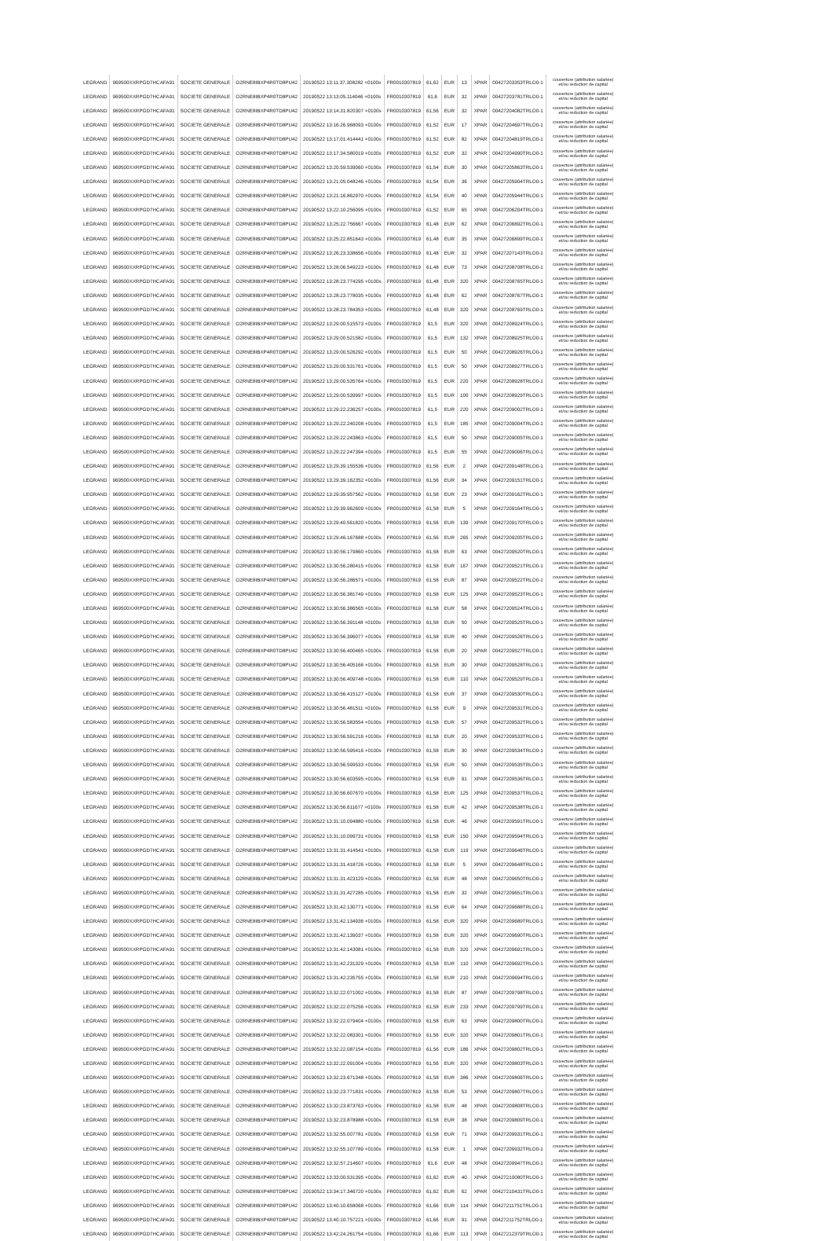| LEGRAND | 969500XXRPGD7HCAFA91 | SOCIETE GENERALE | O2RNE8IBXP4R0TD8PU42 | 20190522 13:11:37.308282 +0100s | FR0010307819 | 61,62 | EUR | 13 | XPAR | 00427203353TRLO0-1 | couverture (attribution salariée) et/ou réduction de capital |
| LEGRAND | 969500XXRPGD7HCAFA91 | SOCIETE GENERALE | O2RNE8IBXP4R0TD8PU42 | 20190522 13:13:05.114046 +0100s | FR0010307819 | 61,6 | EUR | 32 | XPAR | 00427203781TRLO0-1 | couverture (attribution salariée) et/ou réduction de capital |
| LEGRAND | 969500XXRPGD7HCAFA91 | SOCIETE GENERALE | O2RNE8IBXP4R0TD8PU42 | 20190522 13:14:31.820307 +0100s | FR0010307819 | 61,56 | EUR | 32 | XPAR | 00427204082TRLO0-1 | couverture (attribution salariée) et/ou réduction de capital |
| LEGRAND | 969500XXRPGD7HCAFA91 | SOCIETE GENERALE | O2RNE8IBXP4R0TD8PU42 | 20190522 13:16:26.968093 +0100s | FR0010307819 | 61,52 | EUR | 17 | XPAR | 00427204697TRLO0-1 | couverture (attribution salariée) et/ou réduction de capital |
| LEGRAND | 969500XXRPGD7HCAFA91 | SOCIETE GENERALE | O2RNE8IBXP4R0TD8PU42 | 20190522 13:17:01.414441 +0100s | FR0010307819 | 61,52 | EUR | 82 | XPAR | 00427204819TRLO0-1 | couverture (attribution salariée) et/ou réduction de capital |
| LEGRAND | 969500XXRPGD7HCAFA91 | SOCIETE GENERALE | O2RNE8IBXP4R0TD8PU42 | 20190522 13:17:34.580019 +0100s | FR0010307819 | 61,52 | EUR | 32 | XPAR | 00427204990TRLO0-1 | couverture (attribution salariée) et/ou réduction de capital |
| LEGRAND | 969500XXRPGD7HCAFA91 | SOCIETE GENERALE | O2RNE8IBXP4R0TD8PU42 | 20190522 13:20:59.539060 +0100s | FR0010307819 | 61,54 | EUR | 30 | XPAR | 00427205863TRLO0-1 | couverture (attribution salariée) et/ou réduction de capital |
| LEGRAND | 969500XXRPGD7HCAFA91 | SOCIETE GENERALE | O2RNE8IBXP4R0TD8PU42 | 20190522 13:21:05.048246 +0100s | FR0010307819 | 61,54 | EUR | 36 | XPAR | 00427205904TRLO0-1 | couverture (attribution salariée) et/ou réduction de capital |
| LEGRAND | 969500XXRPGD7HCAFA91 | SOCIETE GENERALE | O2RNE8IBXP4R0TD8PU42 | 20190522 13:21:16.862970 +0100s | FR0010307819 | 61,54 | EUR | 40 | XPAR | 00427205944TRLO0-1 | couverture (attribution salariée) et/ou réduction de capital |
| LEGRAND | 969500XXRPGD7HCAFA91 | SOCIETE GENERALE | O2RNE8IBXP4R0TD8PU42 | 20190522 13:22:10.256095 +0100s | FR0010307819 | 61,52 | EUR | 65 | XPAR | 00427206204TRLO0-1 | couverture (attribution salariée) et/ou réduction de capital |
| LEGRAND | 969500XXRPGD7HCAFA91 | SOCIETE GENERALE | O2RNE8IBXP4R0TD8PU42 | 20190522 13:25:22.756667 +0100s | FR0010307819 | 61,48 | EUR | 62 | XPAR | 00427206892TRLO0-1 | couverture (attribution salariée) et/ou réduction de capital |
| LEGRAND | 969500XXRPGD7HCAFA91 | SOCIETE GENERALE | O2RNE8IBXP4R0TD8PU42 | 20190522 13:25:22.851643 +0100s | FR0010307819 | 61,48 | EUR | 35 | XPAR | 00427206899TRLO0-1 | couverture (attribution salariée) et/ou réduction de capital |
| LEGRAND | 969500XXRPGD7HCAFA91 | SOCIETE GENERALE | O2RNE8IBXP4R0TD8PU42 | 20190522 13:26:23.338656 +0100s | FR0010307819 | 61,48 | EUR | 32 | XPAR | 00427207143TRLO0-1 | couverture (attribution salariée) et/ou réduction de capital |
| LEGRAND | 969500XXRPGD7HCAFA91 | SOCIETE GENERALE | O2RNE8IBXP4R0TD8PU42 | 20190522 13:28:06.549223 +0100s | FR0010307819 | 61,48 | EUR | 73 | XPAR | 00427208708TRLO0-1 | couverture (attribution salariée) et/ou réduction de capital |
| LEGRAND | 969500XXRPGD7HCAFA91 | SOCIETE GENERALE | O2RNE8IBXP4R0TD8PU42 | 20190522 13:28:23.774295 +0100s | FR0010307819 | 61,48 | EUR | 320 | XPAR | 00427208765TRLO0-1 | couverture (attribution salariée) et/ou réduction de capital |
| LEGRAND | 969500XXRPGD7HCAFA91 | SOCIETE GENERALE | O2RNE8IBXP4R0TD8PU42 | 20190522 13:28:23.778035 +0100s | FR0010307819 | 61,48 | EUR | 62 | XPAR | 00427208767TRLO0-1 | couverture (attribution salariée) et/ou réduction de capital |
| LEGRAND | 969500XXRPGD7HCAFA91 | SOCIETE GENERALE | O2RNE8IBXP4R0TD8PU42 | 20190522 13:28:23.784353 +0100s | FR0010307819 | 61,48 | EUR | 320 | XPAR | 00427208769TRLO0-1 | couverture (attribution salariée) et/ou réduction de capital |
| LEGRAND | 969500XXRPGD7HCAFA91 | SOCIETE GENERALE | O2RNE8IBXP4R0TD8PU42 | 20190522 13:29:00.515573 +0100s | FR0010307819 | 61,5 | EUR | 320 | XPAR | 00427208924TRLO0-1 | couverture (attribution salariée) et/ou réduction de capital |
| LEGRAND | 969500XXRPGD7HCAFA91 | SOCIETE GENERALE | O2RNE8IBXP4R0TD8PU42 | 20190522 13:29:00.521582 +0100s | FR0010307819 | 61,5 | EUR | 132 | XPAR | 00427208925TRLO0-1 | couverture (attribution salariée) et/ou réduction de capital |
| LEGRAND | 969500XXRPGD7HCAFA91 | SOCIETE GENERALE | O2RNE8IBXP4R0TD8PU42 | 20190522 13:29:00.526292 +0100s | FR0010307819 | 61,5 | EUR | 50 | XPAR | 00427208926TRLO0-1 | couverture (attribution salariée) et/ou réduction de capital |
| LEGRAND | 969500XXRPGD7HCAFA91 | SOCIETE GENERALE | O2RNE8IBXP4R0TD8PU42 | 20190522 13:29:00.531761 +0100s | FR0010307819 | 61,5 | EUR | 50 | XPAR | 00427208927TRLO0-1 | couverture (attribution salariée) et/ou réduction de capital |
| LEGRAND | 969500XXRPGD7HCAFA91 | SOCIETE GENERALE | O2RNE8IBXP4R0TD8PU42 | 20190522 13:29:00.535764 +0100s | FR0010307819 | 61,5 | EUR | 220 | XPAR | 00427208928TRLO0-1 | couverture (attribution salariée) et/ou réduction de capital |
| LEGRAND | 969500XXRPGD7HCAFA91 | SOCIETE GENERALE | O2RNE8IBXP4R0TD8PU42 | 20190522 13:29:00.539997 +0100s | FR0010307819 | 61,5 | EUR | 100 | XPAR | 00427208929TRLO0-1 | couverture (attribution salariée) et/ou réduction de capital |
| LEGRAND | 969500XXRPGD7HCAFA91 | SOCIETE GENERALE | O2RNE8IBXP4R0TD8PU42 | 20190522 13:29:22.236257 +0100s | FR0010307819 | 61,5 | EUR | 220 | XPAR | 00427209002TRLO0-1 | couverture (attribution salariée) et/ou réduction de capital |
| LEGRAND | 969500XXRPGD7HCAFA91 | SOCIETE GENERALE | O2RNE8IBXP4R0TD8PU42 | 20190522 13:29:22.240208 +0100s | FR0010307819 | 61,5 | EUR | 185 | XPAR | 00427209004TRLO0-1 | couverture (attribution salariée) et/ou réduction de capital |
| LEGRAND | 969500XXRPGD7HCAFA91 | SOCIETE GENERALE | O2RNE8IBXP4R0TD8PU42 | 20190522 13:29:22.243863 +0100s | FR0010307819 | 61,5 | EUR | 50 | XPAR | 00427209005TRLO0-1 | couverture (attribution salariée) et/ou réduction de capital |
| LEGRAND | 969500XXRPGD7HCAFA91 | SOCIETE GENERALE | O2RNE8IBXP4R0TD8PU42 | 20190522 13:29:22.247394 +0100s | FR0010307819 | 61,5 | EUR | 55 | XPAR | 00427209006TRLO0-1 | couverture (attribution salariée) et/ou réduction de capital |
| LEGRAND | 969500XXRPGD7HCAFA91 | SOCIETE GENERALE | O2RNE8IBXP4R0TD8PU42 | 20190522 13:29:39.155536 +0100s | FR0010307819 | 61,56 | EUR | 2 | XPAR | 00427209148TRLO0-1 | couverture (attribution salariée) et/ou réduction de capital |
| LEGRAND | 969500XXRPGD7HCAFA91 | SOCIETE GENERALE | O2RNE8IBXP4R0TD8PU42 | 20190522 13:29:39.162352 +0100s | FR0010307819 | 61,56 | EUR | 34 | XPAR | 00427209151TRLO0-1 | couverture (attribution salariée) et/ou réduction de capital |
| LEGRAND | 969500XXRPGD7HCAFA91 | SOCIETE GENERALE | O2RNE8IBXP4R0TD8PU42 | 20190522 13:29:39.957562 +0100s | FR0010307819 | 61,58 | EUR | 23 | XPAR | 00427209162TRLO0-1 | couverture (attribution salariée) et/ou réduction de capital |
| LEGRAND | 969500XXRPGD7HCAFA91 | SOCIETE GENERALE | O2RNE8IBXP4R0TD8PU42 | 20190522 13:29:39.962609 +0100s | FR0010307819 | 61,58 | EUR | 5 | XPAR | 00427209164TRLO0-1 | couverture (attribution salariée) et/ou réduction de capital |
| LEGRAND | 969500XXRPGD7HCAFA91 | SOCIETE GENERALE | O2RNE8IBXP4R0TD8PU42 | 20190522 13:29:40.561820 +0100s | FR0010307819 | 61,56 | EUR | 139 | XPAR | 00427209170TRLO0-1 | couverture (attribution salariée) et/ou réduction de capital |
| LEGRAND | 969500XXRPGD7HCAFA91 | SOCIETE GENERALE | O2RNE8IBXP4R0TD8PU42 | 20190522 13:29:46.167688 +0100s | FR0010307819 | 61,56 | EUR | 265 | XPAR | 00427209205TRLO0-1 | couverture (attribution salariée) et/ou réduction de capital |
| LEGRAND | 969500XXRPGD7HCAFA91 | SOCIETE GENERALE | O2RNE8IBXP4R0TD8PU42 | 20190522 13:30:56.179860 +0100s | FR0010307819 | 61,58 | EUR | 63 | XPAR | 00427209520TRLO0-1 | couverture (attribution salariée) et/ou réduction de capital |
| LEGRAND | 969500XXRPGD7HCAFA91 | SOCIETE GENERALE | O2RNE8IBXP4R0TD8PU42 | 20190522 13:30:56.280415 +0100s | FR0010307819 | 61,58 | EUR | 167 | XPAR | 00427209521TRLO0-1 | couverture (attribution salariée) et/ou réduction de capital |
| LEGRAND | 969500XXRPGD7HCAFA91 | SOCIETE GENERALE | O2RNE8IBXP4R0TD8PU42 | 20190522 13:30:56.286571 +0100s | FR0010307819 | 61,58 | EUR | 87 | XPAR | 00427209522TRLO0-1 | couverture (attribution salariée) et/ou réduction de capital |
| LEGRAND | 969500XXRPGD7HCAFA91 | SOCIETE GENERALE | O2RNE8IBXP4R0TD8PU42 | 20190522 13:30:56.381749 +0100s | FR0010307819 | 61,58 | EUR | 125 | XPAR | 00427209523TRLO0-1 | couverture (attribution salariée) et/ou réduction de capital |
| LEGRAND | 969500XXRPGD7HCAFA91 | SOCIETE GENERALE | O2RNE8IBXP4R0TD8PU42 | 20190522 13:30:56.386565 +0100s | FR0010307819 | 61,58 | EUR | 58 | XPAR | 00427209524TRLO0-1 | couverture (attribution salariée) et/ou réduction de capital |
| LEGRAND | 969500XXRPGD7HCAFA91 | SOCIETE GENERALE | O2RNE8IBXP4R0TD8PU42 | 20190522 13:30:56.391148 +0100s | FR0010307819 | 61,58 | EUR | 50 | XPAR | 00427209525TRLO0-1 | couverture (attribution salariée) et/ou réduction de capital |
| LEGRAND | 969500XXRPGD7HCAFA91 | SOCIETE GENERALE | O2RNE8IBXP4R0TD8PU42 | 20190522 13:30:56.396077 +0100s | FR0010307819 | 61,58 | EUR | 40 | XPAR | 00427209526TRLO0-1 | couverture (attribution salariée) et/ou réduction de capital |
| LEGRAND | 969500XXRPGD7HCAFA91 | SOCIETE GENERALE | O2RNE8IBXP4R0TD8PU42 | 20190522 13:30:56.400465 +0100s | FR0010307819 | 61,58 | EUR | 20 | XPAR | 00427209527TRLO0-1 | couverture (attribution salariée) et/ou réduction de capital |
| LEGRAND | 969500XXRPGD7HCAFA91 | SOCIETE GENERALE | O2RNE8IBXP4R0TD8PU42 | 20190522 13:30:56.405166 +0100s | FR0010307819 | 61,58 | EUR | 30 | XPAR | 00427209528TRLO0-1 | couverture (attribution salariée) et/ou réduction de capital |
| LEGRAND | 969500XXRPGD7HCAFA91 | SOCIETE GENERALE | O2RNE8IBXP4R0TD8PU42 | 20190522 13:30:56.409748 +0100s | FR0010307819 | 61,58 | EUR | 110 | XPAR | 00427209529TRLO0-1 | couverture (attribution salariée) et/ou réduction de capital |
| LEGRAND | 969500XXRPGD7HCAFA91 | SOCIETE GENERALE | O2RNE8IBXP4R0TD8PU42 | 20190522 13:30:56.415127 +0100s | FR0010307819 | 61,58 | EUR | 37 | XPAR | 00427209530TRLO0-1 | couverture (attribution salariée) et/ou réduction de capital |
| LEGRAND | 969500XXRPGD7HCAFA91 | SOCIETE GENERALE | O2RNE8IBXP4R0TD8PU42 | 20190522 13:30:56.481511 +0100s | FR0010307819 | 61,58 | EUR | 9 | XPAR | 00427209531TRLO0-1 | couverture (attribution salariée) et/ou réduction de capital |
| LEGRAND | 969500XXRPGD7HCAFA91 | SOCIETE GENERALE | O2RNE8IBXP4R0TD8PU42 | 20190522 13:30:56.583554 +0100s | FR0010307819 | 61,58 | EUR | 57 | XPAR | 00427209532TRLO0-1 | couverture (attribution salariée) et/ou réduction de capital |
| LEGRAND | 969500XXRPGD7HCAFA91 | SOCIETE GENERALE | O2RNE8IBXP4R0TD8PU42 | 20190522 13:30:56.591216 +0100s | FR0010307819 | 61,58 | EUR | 20 | XPAR | 00427209533TRLO0-1 | couverture (attribution salariée) et/ou réduction de capital |
| LEGRAND | 969500XXRPGD7HCAFA91 | SOCIETE GENERALE | O2RNE8IBXP4R0TD8PU42 | 20190522 13:30:56.595416 +0100s | FR0010307819 | 61,58 | EUR | 30 | XPAR | 00427209534TRLO0-1 | couverture (attribution salariée) et/ou réduction de capital |
| LEGRAND | 969500XXRPGD7HCAFA91 | SOCIETE GENERALE | O2RNE8IBXP4R0TD8PU42 | 20190522 13:30:56.599533 +0100s | FR0010307819 | 61,58 | EUR | 50 | XPAR | 00427209535TRLO0-1 | couverture (attribution salariée) et/ou réduction de capital |
| LEGRAND | 969500XXRPGD7HCAFA91 | SOCIETE GENERALE | O2RNE8IBXP4R0TD8PU42 | 20190522 13:30:56.603595 +0100s | FR0010307819 | 61,58 | EUR | 91 | XPAR | 00427209536TRLO0-1 | couverture (attribution salariée) et/ou réduction de capital |
| LEGRAND | 969500XXRPGD7HCAFA91 | SOCIETE GENERALE | O2RNE8IBXP4R0TD8PU42 | 20190522 13:30:56.607670 +0100s | FR0010307819 | 61,58 | EUR | 125 | XPAR | 00427209537TRLO0-1 | couverture (attribution salariée) et/ou réduction de capital |
| LEGRAND | 969500XXRPGD7HCAFA91 | SOCIETE GENERALE | O2RNE8IBXP4R0TD8PU42 | 20190522 13:30:56.611677 +0100s | FR0010307819 | 61,58 | EUR | 42 | XPAR | 00427209538TRLO0-1 | couverture (attribution salariée) et/ou réduction de capital |
| LEGRAND | 969500XXRPGD7HCAFA91 | SOCIETE GENERALE | O2RNE8IBXP4R0TD8PU42 | 20190522 13:31:10.094880 +0100s | FR0010307819 | 61,58 | EUR | 46 | XPAR | 00427209591TRLO0-1 | couverture (attribution salariée) et/ou réduction de capital |
| LEGRAND | 969500XXRPGD7HCAFA91 | SOCIETE GENERALE | O2RNE8IBXP4R0TD8PU42 | 20190522 13:31:10.099731 +0100s | FR0010307819 | 61,58 | EUR | 150 | XPAR | 00427209594TRLO0-1 | couverture (attribution salariée) et/ou réduction de capital |
| LEGRAND | 969500XXRPGD7HCAFA91 | SOCIETE GENERALE | O2RNE8IBXP4R0TD8PU42 | 20190522 13:31:31.414541 +0100s | FR0010307819 | 61,58 | EUR | 119 | XPAR | 00427209646TRLO0-1 | couverture (attribution salariée) et/ou réduction de capital |
| LEGRAND | 969500XXRPGD7HCAFA91 | SOCIETE GENERALE | O2RNE8IBXP4R0TD8PU42 | 20190522 13:31:31.418726 +0100s | FR0010307819 | 61,58 | EUR | 5 | XPAR | 00427209648TRLO0-1 | couverture (attribution salariée) et/ou réduction de capital |
| LEGRAND | 969500XXRPGD7HCAFA91 | SOCIETE GENERALE | O2RNE8IBXP4R0TD8PU42 | 20190522 13:31:31.423129 +0100s | FR0010307819 | 61,58 | EUR | 48 | XPAR | 00427209650TRLO0-1 | couverture (attribution salariée) et/ou réduction de capital |
| LEGRAND | 969500XXRPGD7HCAFA91 | SOCIETE GENERALE | O2RNE8IBXP4R0TD8PU42 | 20190522 13:31:31.427285 +0100s | FR0010307819 | 61,58 | EUR | 32 | XPAR | 00427209651TRLO0-1 | couverture (attribution salariée) et/ou réduction de capital |
| LEGRAND | 969500XXRPGD7HCAFA91 | SOCIETE GENERALE | O2RNE8IBXP4R0TD8PU42 | 20190522 13:31:42.130771 +0100s | FR0010307819 | 61,58 | EUR | 64 | XPAR | 00427209688TRLO0-1 | couverture (attribution salariée) et/ou réduction de capital |
| LEGRAND | 969500XXRPGD7HCAFA91 | SOCIETE GENERALE | O2RNE8IBXP4R0TD8PU42 | 20190522 13:31:42.134936 +0100s | FR0010307819 | 61,58 | EUR | 320 | XPAR | 00427209689TRLO0-1 | couverture (attribution salariée) et/ou réduction de capital |
| LEGRAND | 969500XXRPGD7HCAFA91 | SOCIETE GENERALE | O2RNE8IBXP4R0TD8PU42 | 20190522 13:31:42.139037 +0100s | FR0010307819 | 61,58 | EUR | 320 | XPAR | 00427209690TRLO0-1 | couverture (attribution salariée) et/ou réduction de capital |
| LEGRAND | 969500XXRPGD7HCAFA91 | SOCIETE GENERALE | O2RNE8IBXP4R0TD8PU42 | 20190522 13:31:42.143081 +0100s | FR0010307819 | 61,58 | EUR | 320 | XPAR | 00427209691TRLO0-1 | couverture (attribution salariée) et/ou réduction de capital |
| LEGRAND | 969500XXRPGD7HCAFA91 | SOCIETE GENERALE | O2RNE8IBXP4R0TD8PU42 | 20190522 13:31:42.231329 +0100s | FR0010307819 | 61,58 | EUR | 110 | XPAR | 00427209692TRLO0-1 | couverture (attribution salariée) et/ou réduction de capital |
| LEGRAND | 969500XXRPGD7HCAFA91 | SOCIETE GENERALE | O2RNE8IBXP4R0TD8PU42 | 20190522 13:31:42.235755 +0100s | FR0010307819 | 61,58 | EUR | 210 | XPAR | 00427209694TRLO0-1 | couverture (attribution salariée) et/ou réduction de capital |
| LEGRAND | 969500XXRPGD7HCAFA91 | SOCIETE GENERALE | O2RNE8IBXP4R0TD8PU42 | 20190522 13:32:22.071002 +0100s | FR0010307819 | 61,58 | EUR | 87 | XPAR | 00427209798TRLO0-1 | couverture (attribution salariée) et/ou réduction de capital |
| LEGRAND | 969500XXRPGD7HCAFA91 | SOCIETE GENERALE | O2RNE8IBXP4R0TD8PU42 | 20190522 13:32:22.075256 +0100s | FR0010307819 | 61,58 | EUR | 233 | XPAR | 00427209799TRLO0-1 | couverture (attribution salariée) et/ou réduction de capital |
| LEGRAND | 969500XXRPGD7HCAFA91 | SOCIETE GENERALE | O2RNE8IBXP4R0TD8PU42 | 20190522 13:32:22.079404 +0100s | FR0010307819 | 61,58 | EUR | 63 | XPAR | 00427209800TRLO0-1 | couverture (attribution salariée) et/ou réduction de capital |
| LEGRAND | 969500XXRPGD7HCAFA91 | SOCIETE GENERALE | O2RNE8IBXP4R0TD8PU42 | 20190522 13:32:22.083301 +0100s | FR0010307819 | 61,56 | EUR | 320 | XPAR | 00427209801TRLO0-1 | couverture (attribution salariée) et/ou réduction de capital |
| LEGRAND | 969500XXRPGD7HCAFA91 | SOCIETE GENERALE | O2RNE8IBXP4R0TD8PU42 | 20190522 13:32:22.087154 +0100s | FR0010307819 | 61,56 | EUR | 186 | XPAR | 00427209802TRLO0-1 | couverture (attribution salariée) et/ou réduction de capital |
| LEGRAND | 969500XXRPGD7HCAFA91 | SOCIETE GENERALE | O2RNE8IBXP4R0TD8PU42 | 20190522 13:32:22.091004 +0100s | FR0010307819 | 61,56 | EUR | 320 | XPAR | 00427209803TRLO0-1 | couverture (attribution salariée) et/ou réduction de capital |
| LEGRAND | 969500XXRPGD7HCAFA91 | SOCIETE GENERALE | O2RNE8IBXP4R0TD8PU42 | 20190522 13:32:23.671348 +0100s | FR0010307819 | 61,58 | EUR | 386 | XPAR | 00427209806TRLO0-1 | couverture (attribution salariée) et/ou réduction de capital |
| LEGRAND | 969500XXRPGD7HCAFA91 | SOCIETE GENERALE | O2RNE8IBXP4R0TD8PU42 | 20190522 13:32:23.771831 +0100s | FR0010307819 | 61,58 | EUR | 53 | XPAR | 00427209807TRLO0-1 | couverture (attribution salariée) et/ou réduction de capital |
| LEGRAND | 969500XXRPGD7HCAFA91 | SOCIETE GENERALE | O2RNE8IBXP4R0TD8PU42 | 20190522 13:32:23.873763 +0100s | FR0010307819 | 61,58 | EUR | 48 | XPAR | 00427209808TRLO0-1 | couverture (attribution salariée) et/ou réduction de capital |
| LEGRAND | 969500XXRPGD7HCAFA91 | SOCIETE GENERALE | O2RNE8IBXP4R0TD8PU42 | 20190522 13:32:23.878988 +0100s | FR0010307819 | 61,58 | EUR | 38 | XPAR | 00427209809TRLO0-1 | couverture (attribution salariée) et/ou réduction de capital |
| LEGRAND | 969500XXRPGD7HCAFA91 | SOCIETE GENERALE | O2RNE8IBXP4R0TD8PU42 | 20190522 13:32:55.007781 +0100s | FR0010307819 | 61,58 | EUR | 71 | XPAR | 00427209931TRLO0-1 | couverture (attribution salariée) et/ou réduction de capital |
| LEGRAND | 969500XXRPGD7HCAFA91 | SOCIETE GENERALE | O2RNE8IBXP4R0TD8PU42 | 20190522 13:32:55.107789 +0100s | FR0010307819 | 61,58 | EUR | 1 | XPAR | 00427209932TRLO0-1 | couverture (attribution salariée) et/ou réduction de capital |
| LEGRAND | 969500XXRPGD7HCAFA91 | SOCIETE GENERALE | O2RNE8IBXP4R0TD8PU42 | 20190522 13:32:57.214607 +0100s | FR0010307819 | 61,6 | EUR | 48 | XPAR | 00427209947TRLO0-1 | couverture (attribution salariée) et/ou réduction de capital |
| LEGRAND | 969500XXRPGD7HCAFA91 | SOCIETE GENERALE | O2RNE8IBXP4R0TD8PU42 | 20190522 13:33:00.531395 +0100s | FR0010307819 | 61,62 | EUR | 40 | XPAR | 00427210080TRLO0-1 | couverture (attribution salariée) et/ou réduction de capital |
| LEGRAND | 969500XXRPGD7HCAFA91 | SOCIETE GENERALE | O2RNE8IBXP4R0TD8PU42 | 20190522 13:34:17.346720 +0100s | FR0010307819 | 61,62 | EUR | 62 | XPAR | 00427210431TRLO0-1 | couverture (attribution salariée) et/ou réduction de capital |
| LEGRAND | 969500XXRPGD7HCAFA91 | SOCIETE GENERALE | O2RNE8IBXP4R0TD8PU42 | 20190522 13:40:10.658068 +0100s | FR0010307819 | 61,66 | EUR | 114 | XPAR | 00427211751TRLO0-1 | couverture (attribution salariée) et/ou réduction de capital |
| LEGRAND | 969500XXRPGD7HCAFA91 | SOCIETE GENERALE | O2RNE8IBXP4R0TD8PU42 | 20190522 13:40:10.757221 +0100s | FR0010307819 | 61,66 | EUR | 91 | XPAR | 00427211752TRLO0-1 | couverture (attribution salariée) et/ou réduction de capital |
| LEGRAND | 969500XXRPGD7HCAFA91 | SOCIETE GENERALE | O2RNE8IBXP4R0TD8PU42 | 20190522 13:42:24.261754 +0100s | FR0010307819 | 61,66 | EUR | 113 | XPAR | 00427212379TRLO0-1 | couverture (attribution salariée) et/ou réduction de capital |